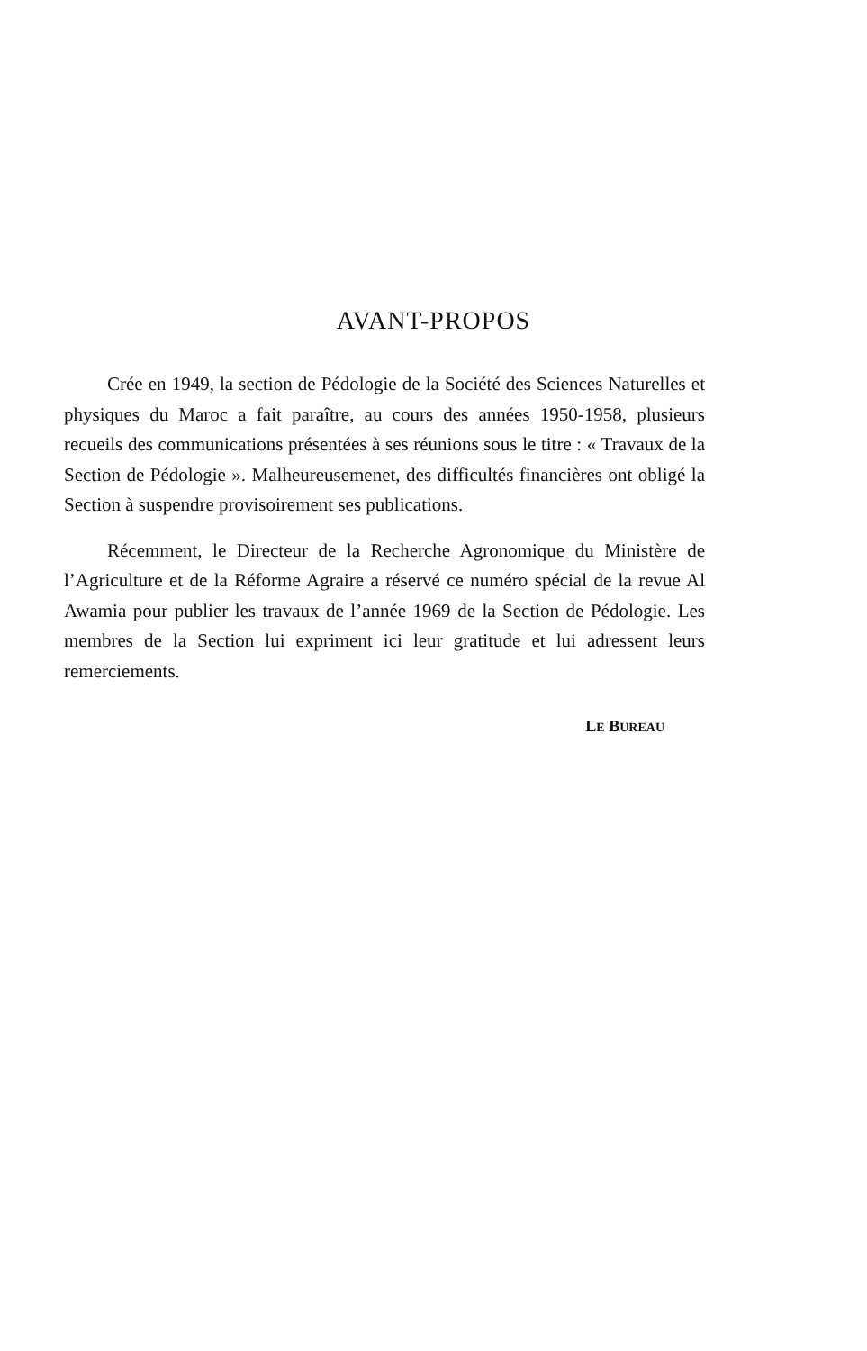AVANT-PROPOS
Crée en 1949, la section de Pédologie de la Société des Sciences Naturelles et physiques du Maroc a fait paraître, au cours des années 1950-1958, plusieurs recueils des communications présentées à ses réunions sous le titre : « Travaux de la Section de Pédologie ». Malheureusemenet, des difficultés financières ont obligé la Section à suspendre provisoirement ses publications.
Récemment, le Directeur de la Recherche Agronomique du Ministère de l’Agriculture et de la Réforme Agraire a réservé ce numéro spécial de la revue Al Awamia pour publier les travaux de l’année 1969 de la Section de Pédologie. Les membres de la Section lui expriment ici leur gratitude et lui adressent leurs remerciements.
LE BUREAU